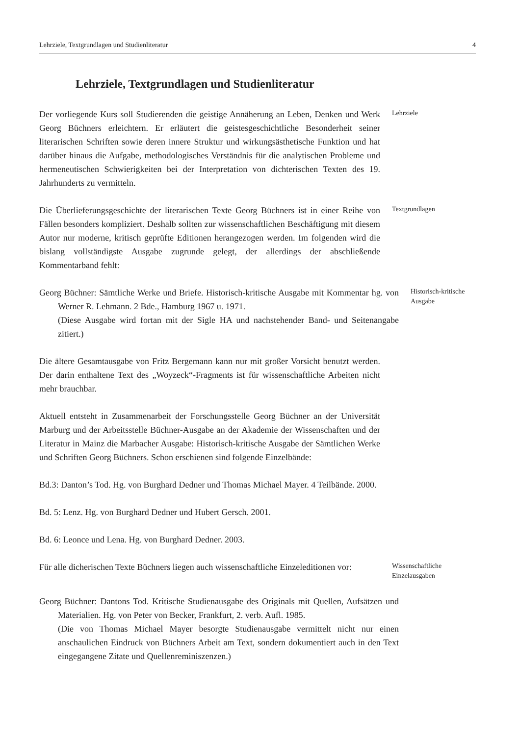Lehrziele, Textgrundlagen und Studienliteratur 4
Lehrziele, Textgrundlagen und Studienliteratur
Der vorliegende Kurs soll Studierenden die geistige Annäherung an Leben, Denken und Werk Georg Büchners erleichtern. Er erläutert die geistesgeschichtliche Besonderheit seiner literarischen Schriften sowie deren innere Struktur und wirkungsästhetische Funktion und hat darüber hinaus die Aufgabe, methodologisches Verständnis für die analytischen Probleme und hermeneutischen Schwierigkeiten bei der Interpretation von dichterischen Texten des 19. Jahrhunderts zu vermitteln.
Lehrziele
Die Überlieferungsgeschichte der literarischen Texte Georg Büchners ist in einer Reihe von Fällen besonders kompliziert. Deshalb sollten zur wissenschaftlichen Beschäftigung mit diesem Autor nur moderne, kritisch geprüfte Editionen herangezogen werden. Im folgenden wird die bislang vollständigste Ausgabe zugrunde gelegt, der allerdings der abschließende Kommentarband fehlt:
Textgrundlagen
Georg Büchner: Sämtliche Werke und Briefe. Historisch-kritische Ausgabe mit Kommentar hg. von Werner R. Lehmann. 2 Bde., Hamburg 1967 u. 1971.
(Diese Ausgabe wird fortan mit der Sigle HA und nachstehender Band- und Seitenangabe zitiert.)
Historisch-kritische
Ausgabe
Die ältere Gesamtausgabe von Fritz Bergemann kann nur mit großer Vorsicht benutzt werden. Der darin enthaltene Text des „Woyzeck“-Fragments ist für wissenschaftliche Arbeiten nicht mehr brauchbar.
Aktuell entsteht in Zusammenarbeit der Forschungsstelle Georg Büchner an der Universität Marburg und der Arbeitsstelle Büchner-Ausgabe an der Akademie der Wissenschaften und der Literatur in Mainz die Marbacher Ausgabe: Historisch-kritische Ausgabe der Sämtlichen Werke und Schriften Georg Büchners. Schon erschienen sind folgende Einzelbände:
Bd.3: Danton’s Tod. Hg. von Burghard Dedner und Thomas Michael Mayer. 4 Teilbände. 2000.
Bd. 5: Lenz. Hg. von Burghard Dedner und Hubert Gersch. 2001.
Bd. 6: Leonce und Lena. Hg. von Burghard Dedner. 2003.
Für alle dicherischen Texte Büchners liegen auch wissenschaftliche Einzeleditionen vor:
Wissenschaftliche
Einzelausgaben
Georg Büchner: Dantons Tod. Kritische Studienausgabe des Originals mit Quellen, Aufsätzen und Materialien. Hg. von Peter von Becker, Frankfurt, 2. verb. Aufl. 1985.
(Die von Thomas Michael Mayer besorgte Studienausgabe vermittelt nicht nur einen anschaulichen Eindruck von Büchners Arbeit am Text, sondern dokumentiert auch in den Text eingegangene Zitate und Quellenreminiszenzen.)